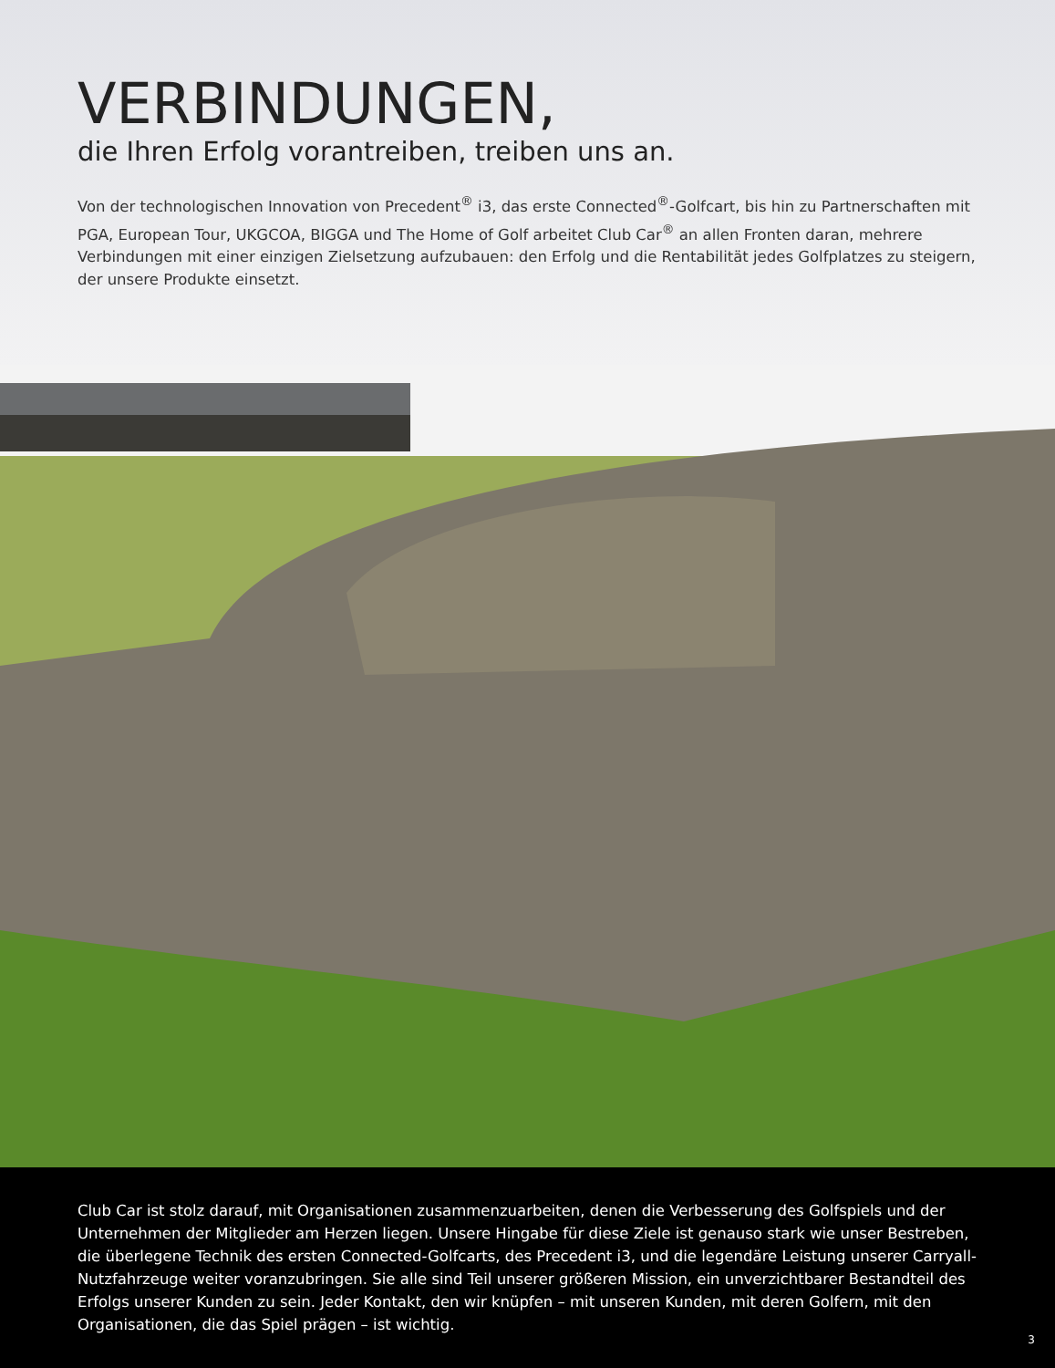VERBINDUNGEN,
die Ihren Erfolg vorantreiben, treiben uns an.
Von der technologischen Innovation von Precedent<sup>®</sup> i3, das erste Connected<sup>®</sup>-Golfcart, bis hin zu Partnerschaften mit PGA, European Tour, UKGCOA, BIGGA und The Home of Golf arbeitet Club Car<sup>®</sup> an allen Fronten daran, mehrere Verbindungen mit einer einzigen Zielsetzung aufzubauen: den Erfolg und die Rentabilität jedes Golfplatzes zu steigern, der unsere Produkte einsetzt.
Club Car ist stolz darauf, mit Organisationen zusammenzuarbeiten, denen die Verbesserung des Golfspiels und der Unternehmen der Mitglieder am Herzen liegen. Unsere Hingabe für diese Ziele ist genauso stark wie unser Bestreben, die überlegene Technik des ersten Connected-Golfcarts, des Precedent i3, und die legendäre Leistung unserer Carryall-Nutzfahrzeuge weiter voranzubringen. Sie alle sind Teil unserer größeren Mission, ein unverzichtbarer Bestandteil des Erfolgs unserer Kunden zu sein. Jeder Kontakt, den wir knüpfen – mit unseren Kunden, mit deren Golfern, mit den Organisationen, die das Spiel prägen – ist wichtig.
3